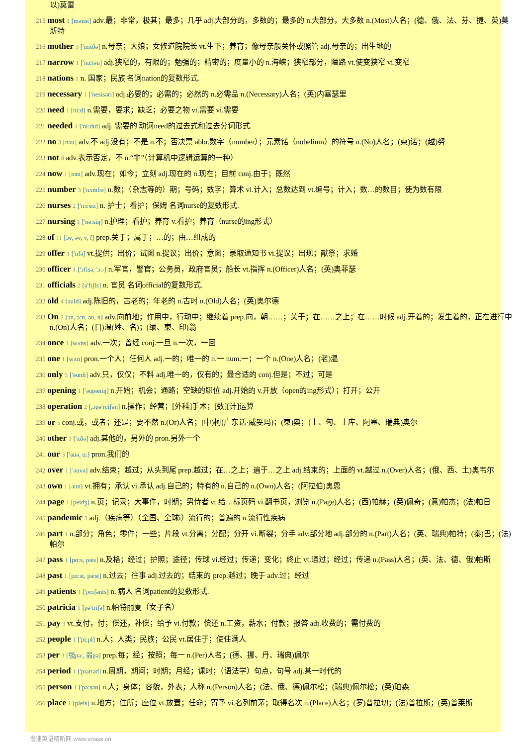以)莫雷
215 most 1 [məust] adv.最；非常，极其；最多；几乎 adj.大部分的，多数的；最多的 n.大部分，大多数 n.(Most)人名；(德、俄、法、芬、捷、英)莫斯特
216 mother 3 ['mʌðə] n.母亲；大娘；女修道院院长 vt.生下；养育；像母亲般关怀或照管 adj.母亲的；出生地的
217 narrow 1 ['nærəu] adj.狭窄的，有限的；勉强的；精密的；度量小的 n.海峡；狭窄部分，隘路 vt.使变狭窄 vi.变窄
218 nations 1 n. 国家；民族 名词nation的复数形式.
219 necessary 1 ['nesisəri] adj.必要的；必需的；必然的 n.必需品 n.(Necessary)人名；(英)内塞瑟里
220 need 1 [ni:d] n.需要，要求；缺乏；必要之物 vt.需要 vi.需要
221 needed 1 ['ni:dɪd] adj. 需要的 动词need的过去式和过去分词形式.
222 no 3 [nəu] adv.不 adj.没有；不是 n.不；否决票 abbr.数字（number）；元素锘（nobelium）的符号 n.(No)人名；(柬)诺；(越)努
223 not 8 adv.表示否定，不 n.“非”（计算机中逻辑运算的一种）
224 now 1 [nau] adv.现在；如今；立刻 adj.现在的 n.现在；目前 conj.由于；既然
225 number 3 ['nʌmbə] n.数；（杂志等的）期；号码；数字；算术 vi.计入；总数达到 vt.编号；计入；数…的数目；使为数有限
226 nurses 2 ['nɜ:sɪz] n. 护士；看护；保姆 名词nurse的复数形式.
227 nursing 1 ['nə:siŋ] n.护理；看护；养育 v.看护；养育（nurse的ing形式）
228 of 11 [ɔv, əv, v, f] prep.关于；属于；…的；由…组成的
229 offer 1 ['ɒfə] vt.提供；出价；试图 n.提议；出价；意图；录取通知书 vi.提议；出现；献祭；求婚
230 officer 1 ['ɔfisə, 'ɔ:-] n.军官，警官；公务员，政府官员；船长 vt.指挥 n.(Officer)人名；(英)奥菲瑟
231 officials 2 [ə'fɪʃls] n. 官员 名词official的复数形式.
232 old 4 [əuld] adj.陈旧的，古老的；年老的 n.古时 n.(Old)人名；(英)奥尔德
233 On 2 [ɔn, ɔ:n, ən, n] adv.向前地；作用中，行动中；继续着 prep.向，朝……；关于；在……之上；在……时候 adj.开着的；发生着的，正在进行中 n.(On)人名；(日)温(姓、名)；(缅、柬、印)翁
234 once 1 [wʌns] adv.一次；曾经 conj.一旦 n.一次，一回
235 one 1 [wʌn] pron.一个人；任何人 adj.一的；唯一的 n.一 num.一；一个 n.(One)人名；(老)温
236 only 5 ['əunli] adv.只，仅仅；不料 adj.唯一的，仅有的；最合适的 conj.但是；不过；可是
237 opening 1 ['əupəniŋ] n.开始；机会；通路；空缺的职位 adj.开始的 v.开放（open的ing形式）；打开；公开
238 operation 2 [,ɔpə'reiʃən] n.操作；经营；[外科]手术；[数][计]运算
239 or 5 conj.或，或者；还是；要不然 n.(Or)人名；(中)柯(广东话·威妥玛)；(柬)奥；(土、匈、土库、阿塞、瑞典)奥尔
240 other 1 ['ʌðə] adj.其他的，另外的 pron.另外一个
241 our 3 ['auə, ɑ:] pron.我们的
242 over 1 ['əuvə] adv.结束；越过；从头到尾 prep.越过；在…之上；遍于…之上 adj.结束的；上面的 vt.越过 n.(Over)人名；(俄、西、土)奥韦尔
243 own 1 [əun] vt.拥有；承认 vi.承认 adj.自己的；特有的 n.自己的 n.(Own)人名；(阿拉伯)奥恩
244 page 1 [peidʒ] n.页；记录；大事件，时期；男侍者 vt.给…标页码 vi.翻书页，浏览 n.(Page)人名；(西)帕赫；(英)佩奇；(意)帕杰；(法)帕日
245 pandemic 3 adj.（疾病等）（全国、全球i）流行的；普遍的 n.流行性疾病
246 part 1 n.部分；角色；零件；一些；片段 vt.分离；分配；分开 vi.断裂；分手 adv.部分地 adj.部分的 n.(Part)人名；(英、瑞典)帕特；(泰)巴；(法)帕尔
247 pass 1 [pɑ:s, pæs] n.及格；经过；护照；途径；传球 vi.经过；传递；变化；终止 vt.通过；经过；传递 n.(Pass)人名；(英、法、德、俄)帕斯
248 past 1 [pɑ:st, pæst] n.过去；往事 adj.过去的；结束的 prep.越过；晚于 adv.过；经过
249 patients 1 ['peɪʃənts] n. 病人 名词patient的复数形式.
250 patricia 1 [pə'triʃə] n.帕特丽夏（女子名）
251 pay 3 vt.支付，付；偿还，补偿；给予 vi.付款；偿还 n.工资，薪水；付款；报答 adj.收费的；需付费的
252 people 1 ['pi:pl] n.人；人类；民族；公民 vt.居住于；使住满人
253 per 3 [强pə:, 弱pə] prep.每；经；按照；每一 n.(Per)人名；(德、挪、丹、瑞典)佩尔
254 period 1 ['pɪərɪəd] n.周期，期间；时期；月经；课时；（语法学）句点，句号 adj.某一时代的
255 person 1 ['pə:sən] n.人；身体；容貌，外表；人称 n.(Person)人名；(法、俄、德)佩尔松；(瑞典)佩尔松；(英)珀森
256 place 1 [pleis] n.地方；住所；座位 vt.放置；任命；寄予 vi.名列前茅；取得名次 n.(Place)人名；(罗)普拉切；(法)普拉斯；(英)普莱斯
慢速英语精听网 www.voase.cn